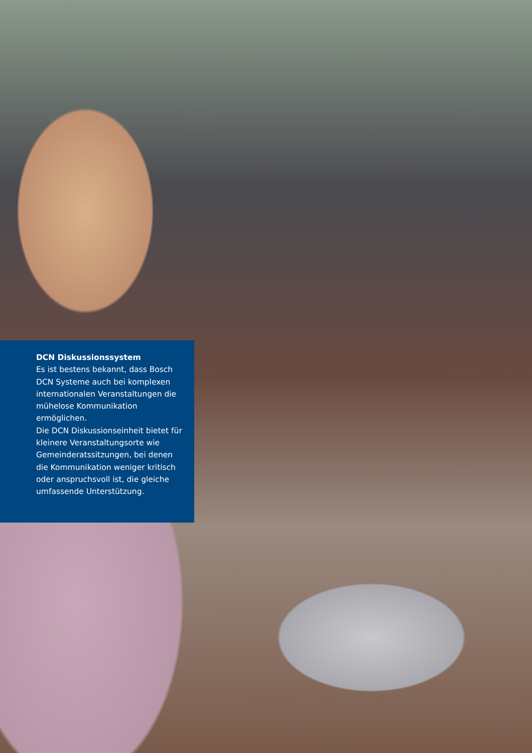DCN Diskussionssystem
Es ist bestens bekannt, dass Bosch DCN Systeme auch bei komplexen internationalen Veranstaltungen die mühelose Kommunikation ermöglichen.
Die DCN Diskussionseinheit bietet für kleinere Veranstaltungsorte wie Gemeinderatssitzungen, bei denen die Kommunikation weniger kritisch oder anspruchsvoll ist, die gleiche umfassende Unterstützung.